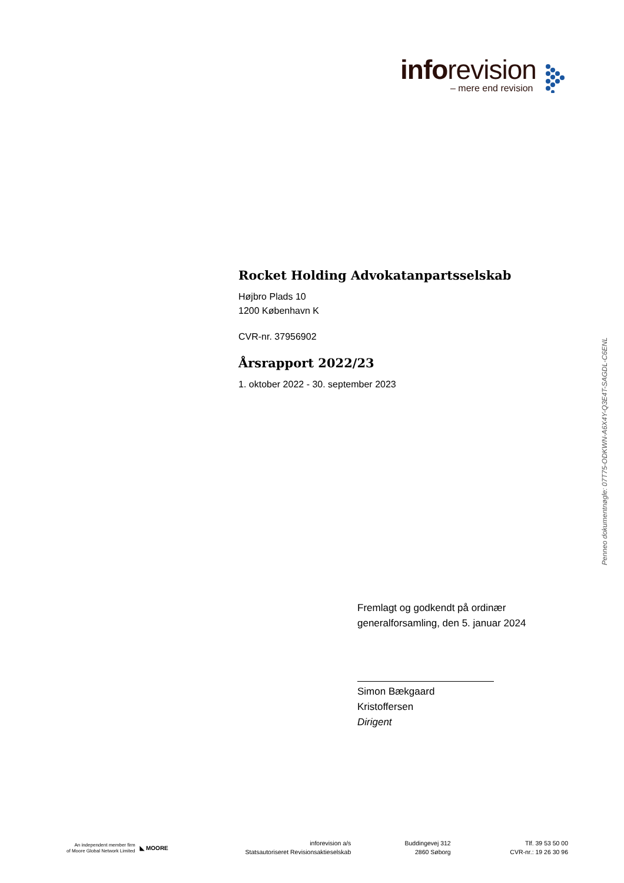inforevision
– mere end revision
Rocket Holding Advokatanpartsselskab
Højbro Plads 10
1200 København K
CVR-nr. 37956902
Årsrapport 2022/23
1. oktober 2022 - 30. september 2023
Fremlagt og godkendt på ordinær
generalforsamling, den 5. januar 2024
Simon Bækgaard
Kristoffersen
Dirigent
Penneo dokumentnøgle: 07T75-ODKWN-A6X4Y-Q3E4T-SAGDL-C6ENL
An independent member firm
of Moore Global Network Limited
◣ MOORE
inforevision a/s
Statsautoriseret Revisionsaktieselskab
Buddingevej 312
2860 Søborg
Tlf. 39 53 50 00
CVR-nr.: 19 26 30 96